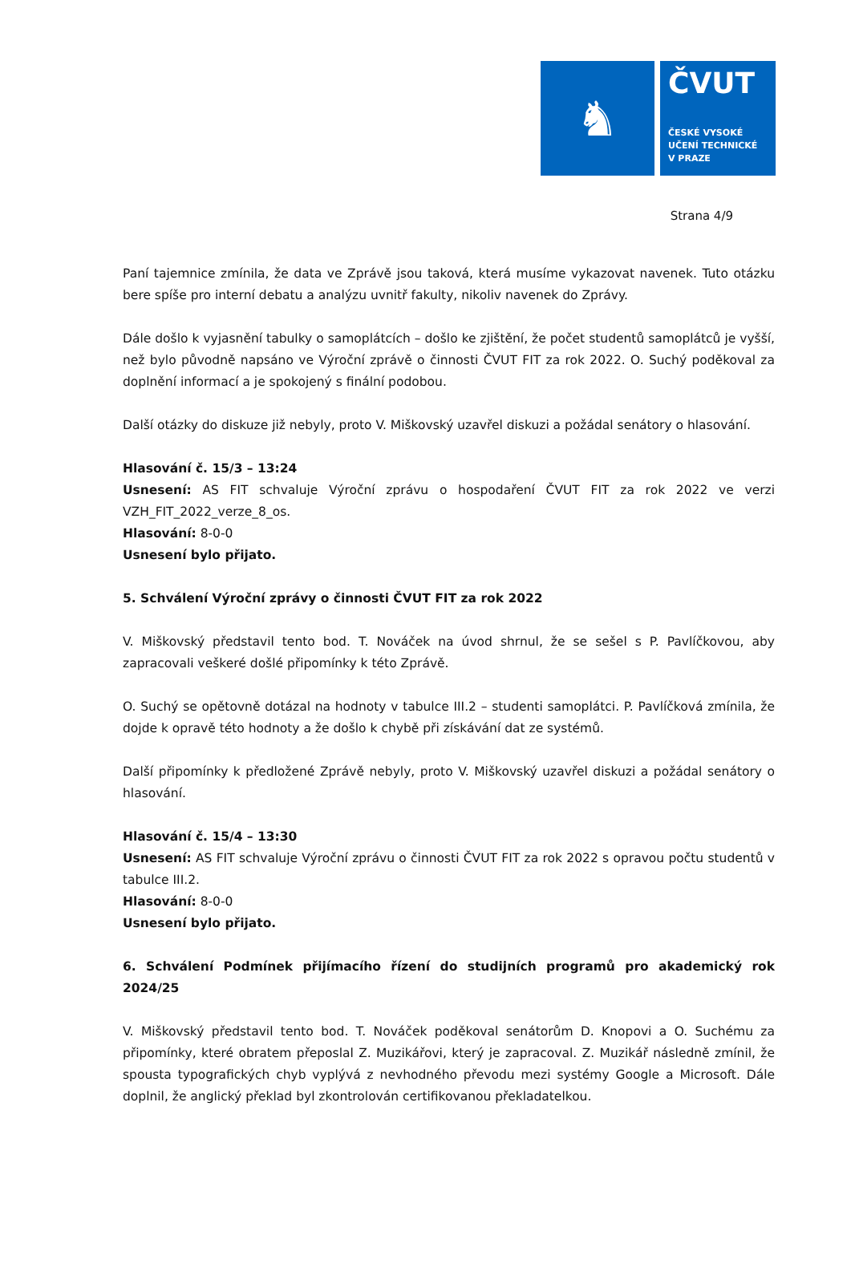♞
ČVUT
ČESKÉ VYSOKÉ
UČENÍ TECHNICKÉ
V PRAZE
Strana 4/9
Paní tajemnice zmínila, že data ve Zprávě jsou taková, která musíme vykazovat navenek. Tuto otázku bere spíše pro interní debatu a analýzu uvnitř fakulty, nikoliv navenek do Zprávy.
Dále došlo k vyjasnění tabulky o samoplátcích – došlo ke zjištění, že počet studentů samoplátců je vyšší, než bylo původně napsáno ve Výroční zprávě o činnosti ČVUT FIT za rok 2022. O. Suchý poděkoval za doplnění informací a je spokojený s finální podobou.
Další otázky do diskuze již nebyly, proto V. Miškovský uzavřel diskuzi a požádal senátory o hlasování.
Hlasování č. 15/3 – 13:24
Usnesení: AS FIT schvaluje Výroční zprávu o hospodaření ČVUT FIT za rok 2022 ve verzi VZH_FIT_2022_verze_8_os.
Hlasování: 8-0-0
Usnesení bylo přijato.
5. Schválení Výroční zprávy o činnosti ČVUT FIT za rok 2022
V. Miškovský představil tento bod. T. Nováček na úvod shrnul, že se sešel s P. Pavlíčkovou, aby zapracovali veškeré došlé připomínky k této Zprávě.
O. Suchý se opětovně dotázal na hodnoty v tabulce III.2 – studenti samoplátci. P. Pavlíčková zmínila, že dojde k opravě této hodnoty a že došlo k chybě při získávání dat ze systémů.
Další připomínky k předložené Zprávě nebyly, proto V. Miškovský uzavřel diskuzi a požádal senátory o hlasování.
Hlasování č. 15/4 – 13:30
Usnesení: AS FIT schvaluje Výroční zprávu o činnosti ČVUT FIT za rok 2022 s opravou počtu studentů v tabulce III.2.
Hlasování: 8-0-0
Usnesení bylo přijato.
6. Schválení Podmínek přijímacího řízení do studijních programů pro akademický rok 2024/25
V. Miškovský představil tento bod. T. Nováček poděkoval senátorům D. Knopovi a O. Suchému za připomínky, které obratem přeposlal Z. Muzikářovi, který je zapracoval. Z. Muzikář následně zmínil, že spousta typografických chyb vyplývá z nevhodného převodu mezi systémy Google a Microsoft. Dále doplnil, že anglický překlad byl zkontrolován certifikovanou překladatelkou.